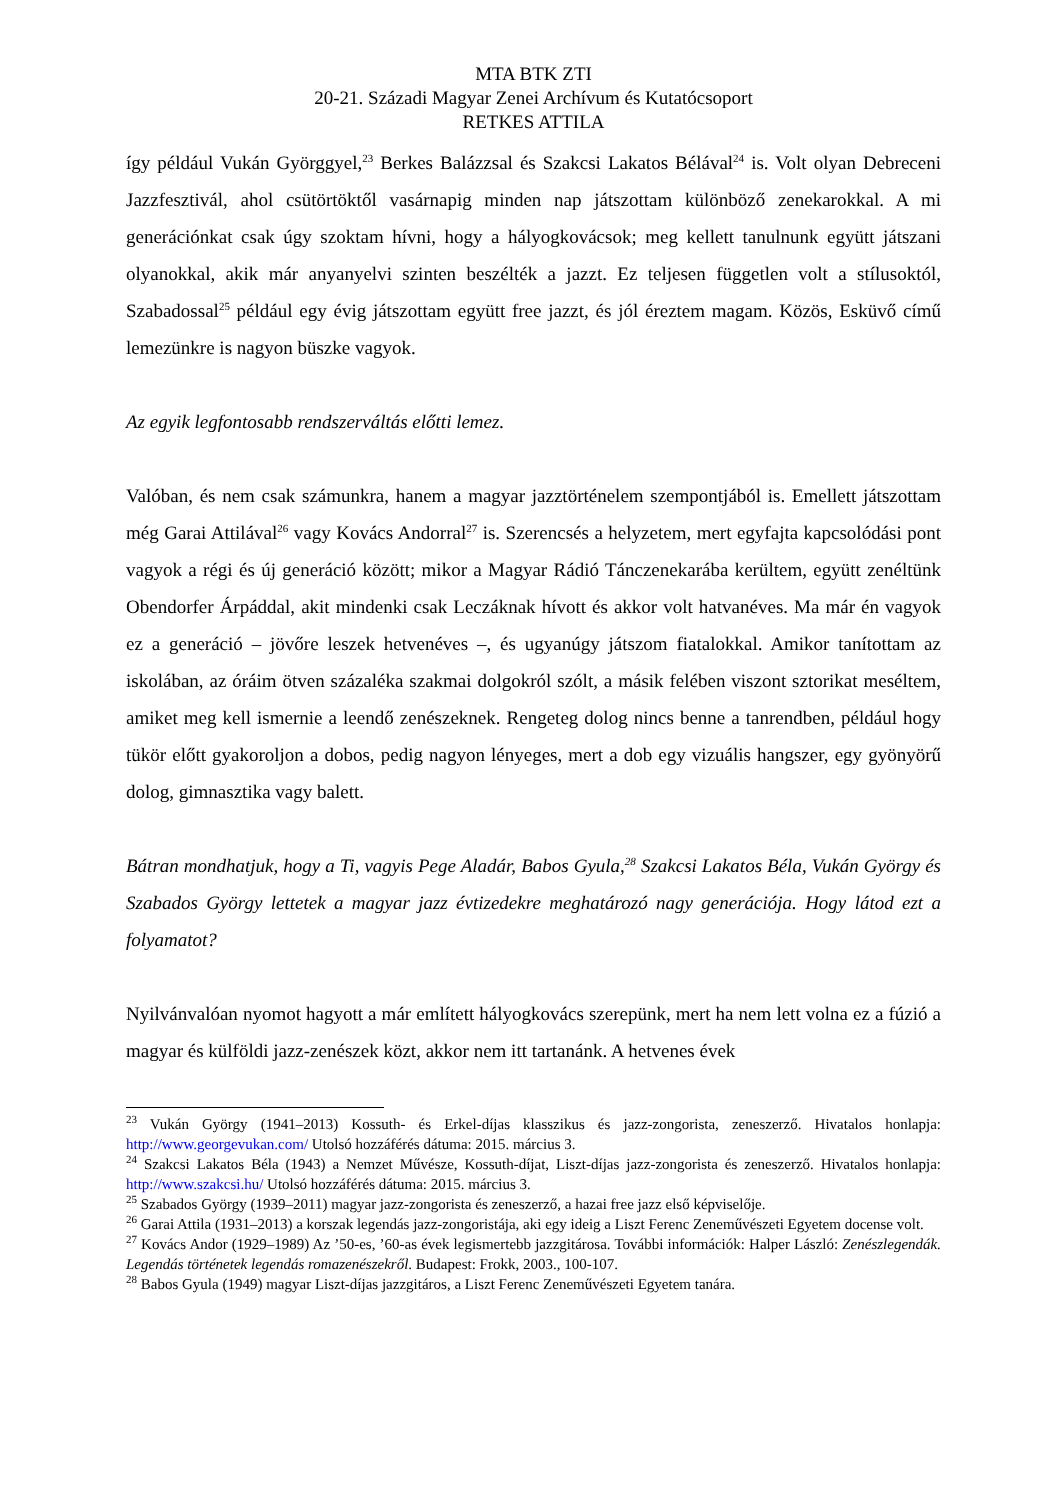MTA BTK ZTI
20-21. Századi Magyar Zenei Archívum és Kutatócsoport
RETKES ATTILA
így például Vukán Györggyel,<sup>23</sup> Berkes Balázzsal és Szakcsi Lakatos Bélával<sup>24</sup> is. Volt olyan Debreceni Jazzfesztivál, ahol csütörtöktől vasárnapig minden nap játszottam különböző zenekarokkal. A mi generációnkat csak úgy szoktam hívni, hogy a hályogkovácsok; meg kellett tanulnunk együtt játszani olyanokkal, akik már anyanyelvi szinten beszélték a jazzt. Ez teljesen független volt a stílusoktól, Szabadossal<sup>25</sup> például egy évig játszottam együtt free jazzt, és jól éreztem magam. Közös, Esküvő című lemezünkre is nagyon büszke vagyok.
Az egyik legfontosabb rendszerváltás előtti lemez.
Valóban, és nem csak számunkra, hanem a magyar jazztörténelem szempontjából is. Emellett játszottam még Garai Attilával<sup>26</sup> vagy Kovács Andorral<sup>27</sup> is. Szerencsés a helyzetem, mert egyfajta kapcsolódási pont vagyok a régi és új generáció között; mikor a Magyar Rádió Tánczenekarába kerültem, együtt zenéltünk Obendorfer Árpáddal, akit mindenki csak Leczáknak hívott és akkor volt hatvanéves. Ma már én vagyok ez a generáció – jövőre leszek hetvenéves –, és ugyanúgy játszom fiatalokkal. Amikor tanítottam az iskolában, az óráim ötven százaléka szakmai dolgokról szólt, a másik felében viszont sztorikat meséltem, amiket meg kell ismernie a leendő zenészeknek. Rengeteg dolog nincs benne a tanrendben, például hogy tükör előtt gyakoroljon a dobos, pedig nagyon lényeges, mert a dob egy vizuális hangszer, egy gyönyörű dolog, gimnasztika vagy balett.
Bátran mondhatjuk, hogy a Ti, vagyis Pege Aladár, Babos Gyula,<sup>28</sup> Szakcsi Lakatos Béla, Vukán György és Szabados György lettetek a magyar jazz évtizedekre meghatározó nagy generációja. Hogy látod ezt a folyamatot?
Nyilvánvalóan nyomot hagyott a már említett hályogkovács szerepünk, mert ha nem lett volna ez a fúzió a magyar és külföldi jazz-zenészek közt, akkor nem itt tartanánk. A hetvenes évek
<sup>23</sup> Vukán György (1941–2013) Kossuth- és Erkel-díjas klasszikus és jazz-zongorista, zeneszerző. Hivatalos honlapja: http://www.georgevukan.com/ Utolsó hozzáférés dátuma: 2015. március 3.
<sup>24</sup> Szakcsi Lakatos Béla (1943) a Nemzet Művésze, Kossuth-díjat, Liszt-díjas jazz-zongorista és zeneszerző. Hivatalos honlapja: http://www.szakcsi.hu/ Utolsó hozzáférés dátuma: 2015. március 3.
<sup>25</sup> Szabados György (1939–2011) magyar jazz-zongorista és zeneszerző, a hazai free jazz első képviselője.
<sup>26</sup> Garai Attila (1931–2013) a korszak legendás jazz-zongoristája, aki egy ideig a Liszt Ferenc Zeneművészeti Egyetem docense volt.
<sup>27</sup> Kovács Andor (1929–1989) Az ’50-es, ’60-as évek legismertebb jazzgitárosa. További információk: Halper László: Zenészlegendák. Legendás történetek legendás romazenészekről. Budapest: Frokk, 2003., 100-107.
<sup>28</sup> Babos Gyula (1949) magyar Liszt-díjas jazzgitáros, a Liszt Ferenc Zeneművészeti Egyetem tanára.